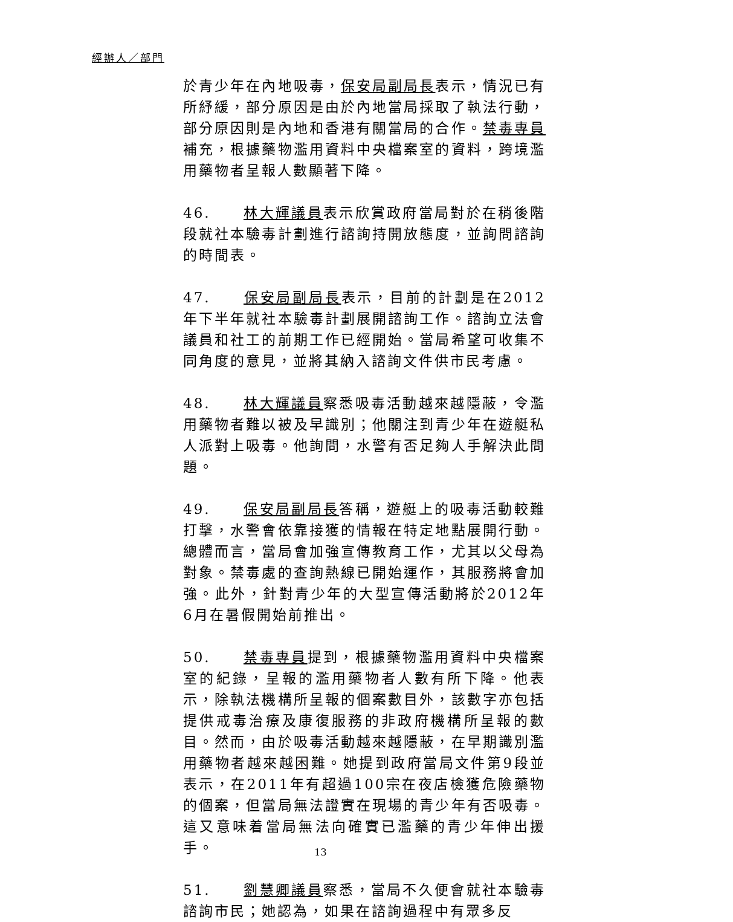經辦人／部門
於青少年在內地吸毒，保安局副局長表示，情況已有所紓緩，部分原因是由於內地當局採取了執法行動，部分原因則是內地和香港有關當局的合作。禁毒專員補充，根據藥物濫用資料中央檔案室的資料，跨境濫用藥物者呈報人數顯著下降。
46. 林大輝議員表示欣賞政府當局對於在稍後階段就社本驗毒計劃進行諮詢持開放態度，並詢問諮詢的時間表。
47. 保安局副局長表示，目前的計劃是在2012年下半年就社本驗毒計劃展開諮詢工作。諮詢立法會議員和社工的前期工作已經開始。當局希望可收集不同角度的意見，並將其納入諮詢文件供市民考慮。
48. 林大輝議員察悉吸毒活動越來越隱蔽，令濫用藥物者難以被及早識別；他關注到青少年在遊艇私人派對上吸毒。他詢問，水警有否足夠人手解決此問題。
49. 保安局副局長答稱，遊艇上的吸毒活動較難打擊，水警會依靠接獲的情報在特定地點展開行動。總體而言，當局會加強宣傳教育工作，尤其以父母為對象。禁毒處的查詢熱線已開始運作，其服務將會加強。此外，針對青少年的大型宣傳活動將於2012年6月在暑假開始前推出。
50. 禁毒專員提到，根據藥物濫用資料中央檔案室的紀錄，呈報的濫用藥物者人數有所下降。他表示，除執法機構所呈報的個案數目外，該數字亦包括提供戒毒治療及康復服務的非政府機構所呈報的數目。然而，由於吸毒活動越來越隱蔽，在早期識別濫用藥物者越來越困難。她提到政府當局文件第9段並表示，在2011年有超過100宗在夜店檢獲危險藥物的個案，但當局無法證實在現場的青少年有否吸毒。這又意味着當局無法向確實已濫藥的青少年伸出援手。
51. 劉慧卿議員察悉，當局不久便會就社本驗毒諮詢市民；她認為，如果在諮詢過程中有眾多反
13